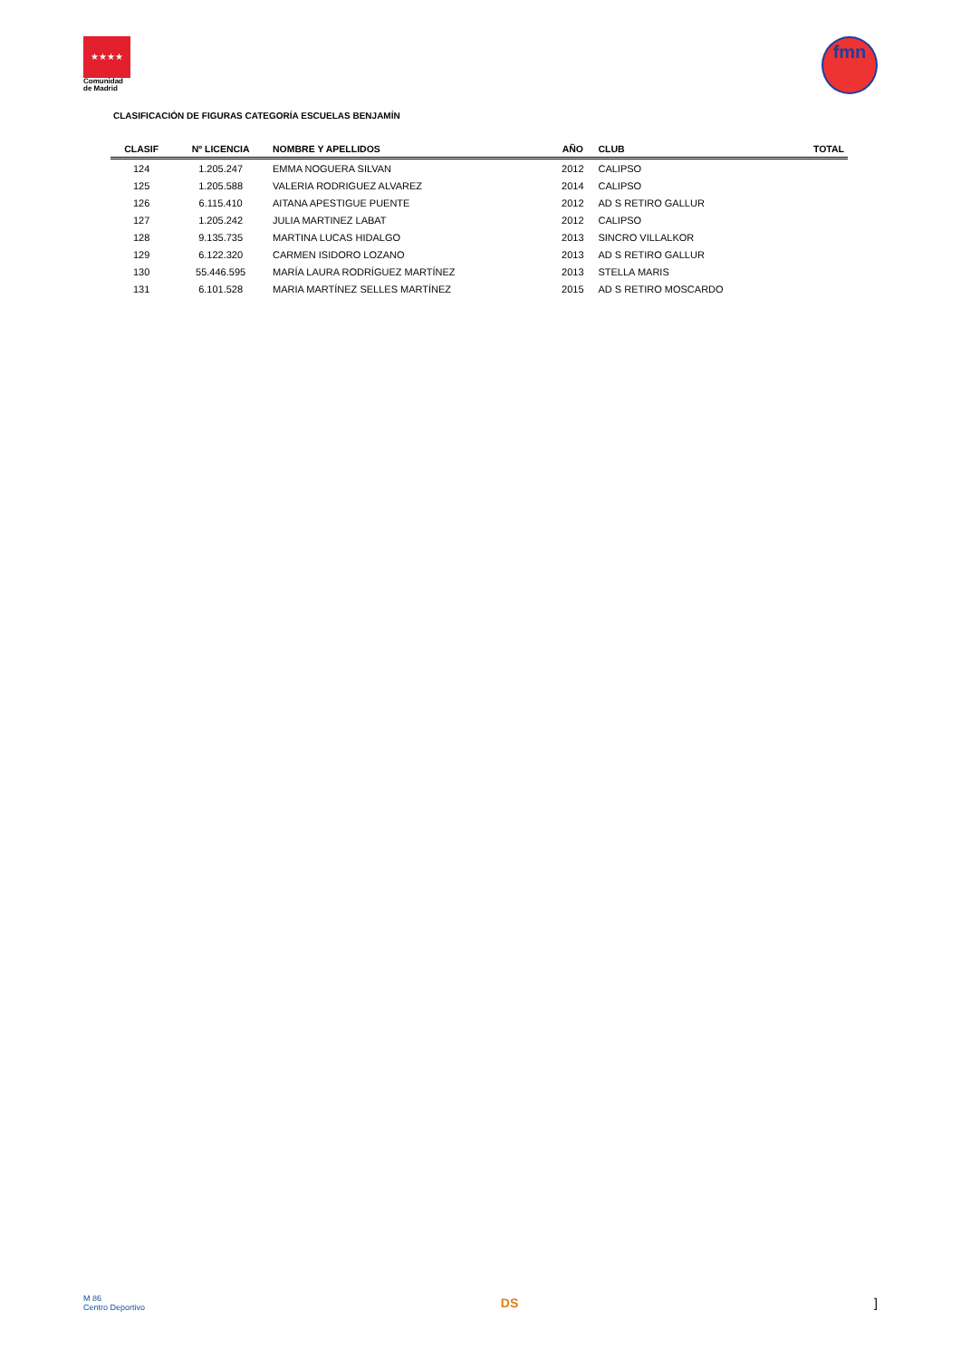★★★★
Comunidad
de Madrid
fmn
CLASIFICACIÓN DE FIGURAS CATEGORÍA ESCUELAS BENJAMÍN
| CLASIF | Nº LICENCIA | NOMBRE Y APELLIDOS | AÑO | CLUB | TOTAL |
| --- | --- | --- | --- | --- | --- |
| 124 | 1.205.247 | EMMA NOGUERA SILVAN | 2012 | CALIPSO | |
| 125 | 1.205.588 | VALERIA RODRIGUEZ ALVAREZ | 2014 | CALIPSO | |
| 126 | 6.115.410 | AITANA APESTIGUE PUENTE | 2012 | AD S RETIRO GALLUR | |
| 127 | 1.205.242 | JULIA MARTINEZ LABAT | 2012 | CALIPSO | |
| 128 | 9.135.735 | MARTINA LUCAS HIDALGO | 2013 | SINCRO VILLALKOR | |
| 129 | 6.122.320 | CARMEN ISIDORO LOZANO | 2013 | AD S RETIRO GALLUR | |
| 130 | 55.446.595 | MARÍA LAURA RODRÍGUEZ MARTÍNEZ | 2013 | STELLA MARIS | |
| 131 | 6.101.528 | MARIA MARTÍNEZ SELLES MARTÍNEZ | 2015 | AD S RETIRO MOSCARDO | |
M 86
Centro Deportivo
DS ]